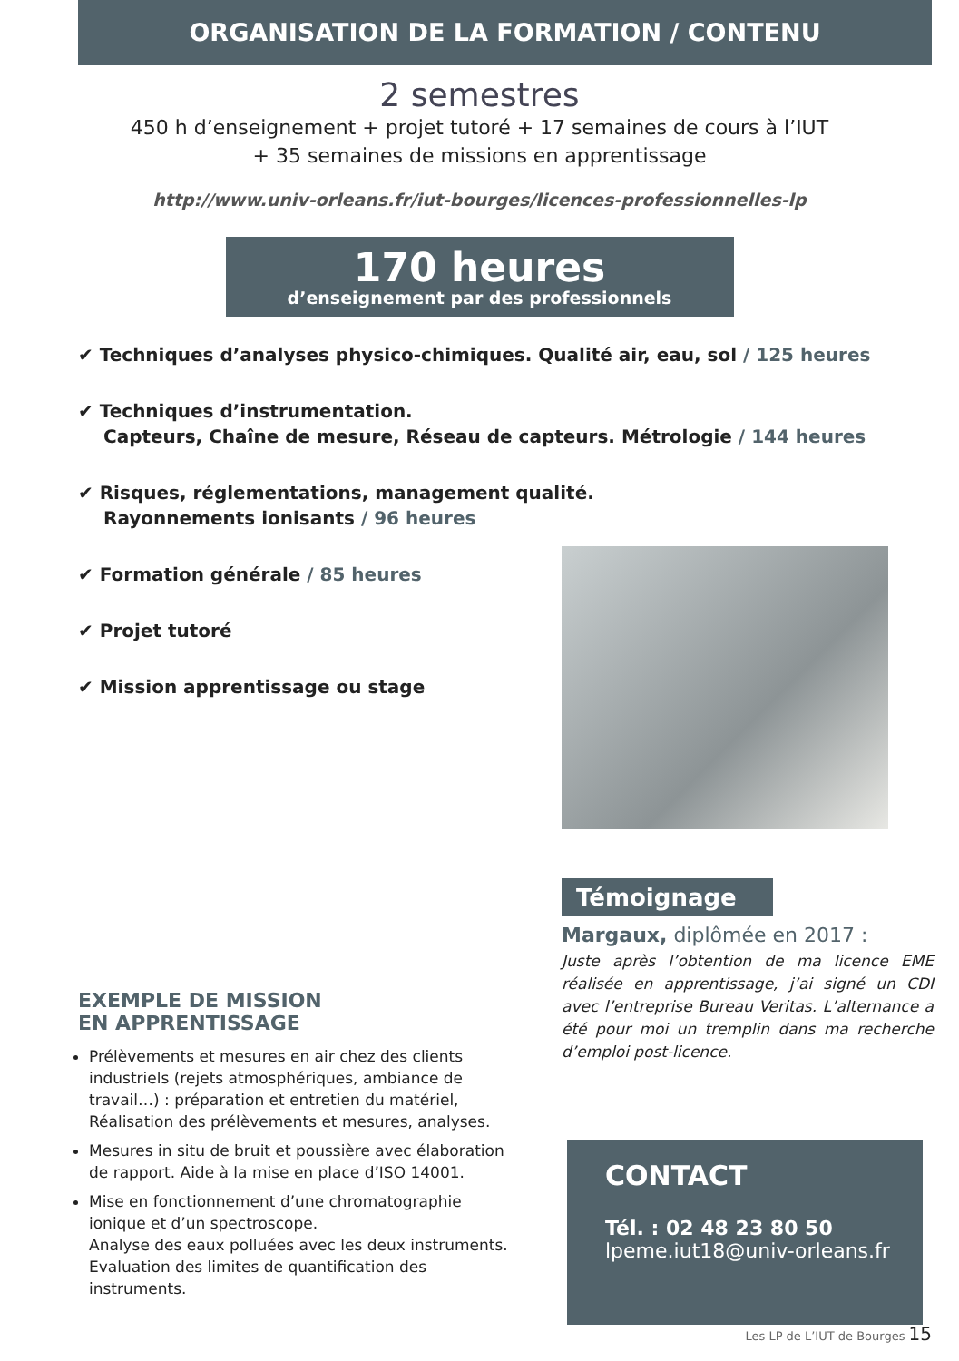ORGANISATION DE LA FORMATION / CONTENU
2 semestres
450 h d’enseignement + projet tutoré + 17 semaines de cours à l’IUT
+ 35 semaines de missions en apprentissage
http://www.univ-orleans.fr/iut-bourges/licences-professionnelles-lp
170 heures
d’enseignement par des professionnels
✔ Techniques d’analyses physico-chimiques. Qualité air, eau, sol / 125 heures
✔ Techniques d’instrumentation.
Capteurs, Chaîne de mesure, Réseau de capteurs. Métrologie / 144 heures
✔ Risques, réglementations, management qualité.
Rayonnements ionisants / 96 heures
✔ Formation générale / 85 heures
✔ Projet tutoré
✔ Mission apprentissage ou stage
Témoignage
Margaux, diplômée en 2017 :
Juste après l’obtention de ma licence EME réalisée en apprentissage, j’ai signé un CDI avec l’entreprise Bureau Veritas. L’alternance a été pour moi un tremplin dans ma recherche d’emploi post-licence.
EXEMPLE DE MISSION
EN APPRENTISSAGE
Prélèvements et mesures en air chez des clients industriels (rejets atmosphériques, ambiance de travail…) : préparation et entretien du matériel, Réalisation des prélèvements et mesures, analyses.
Mesures in situ de bruit et poussière avec élaboration de rapport. Aide à la mise en place d’ISO 14001.
Mise en fonctionnement d’une chromatographie ionique et d’un spectroscope.
Analyse des eaux polluées avec les deux instruments. Evaluation des limites de quantification des instruments.
CONTACT
Tél. : 02 48 23 80 50
lpeme.iut18@univ-orleans.fr
Les LP de L’IUT de Bourges 15